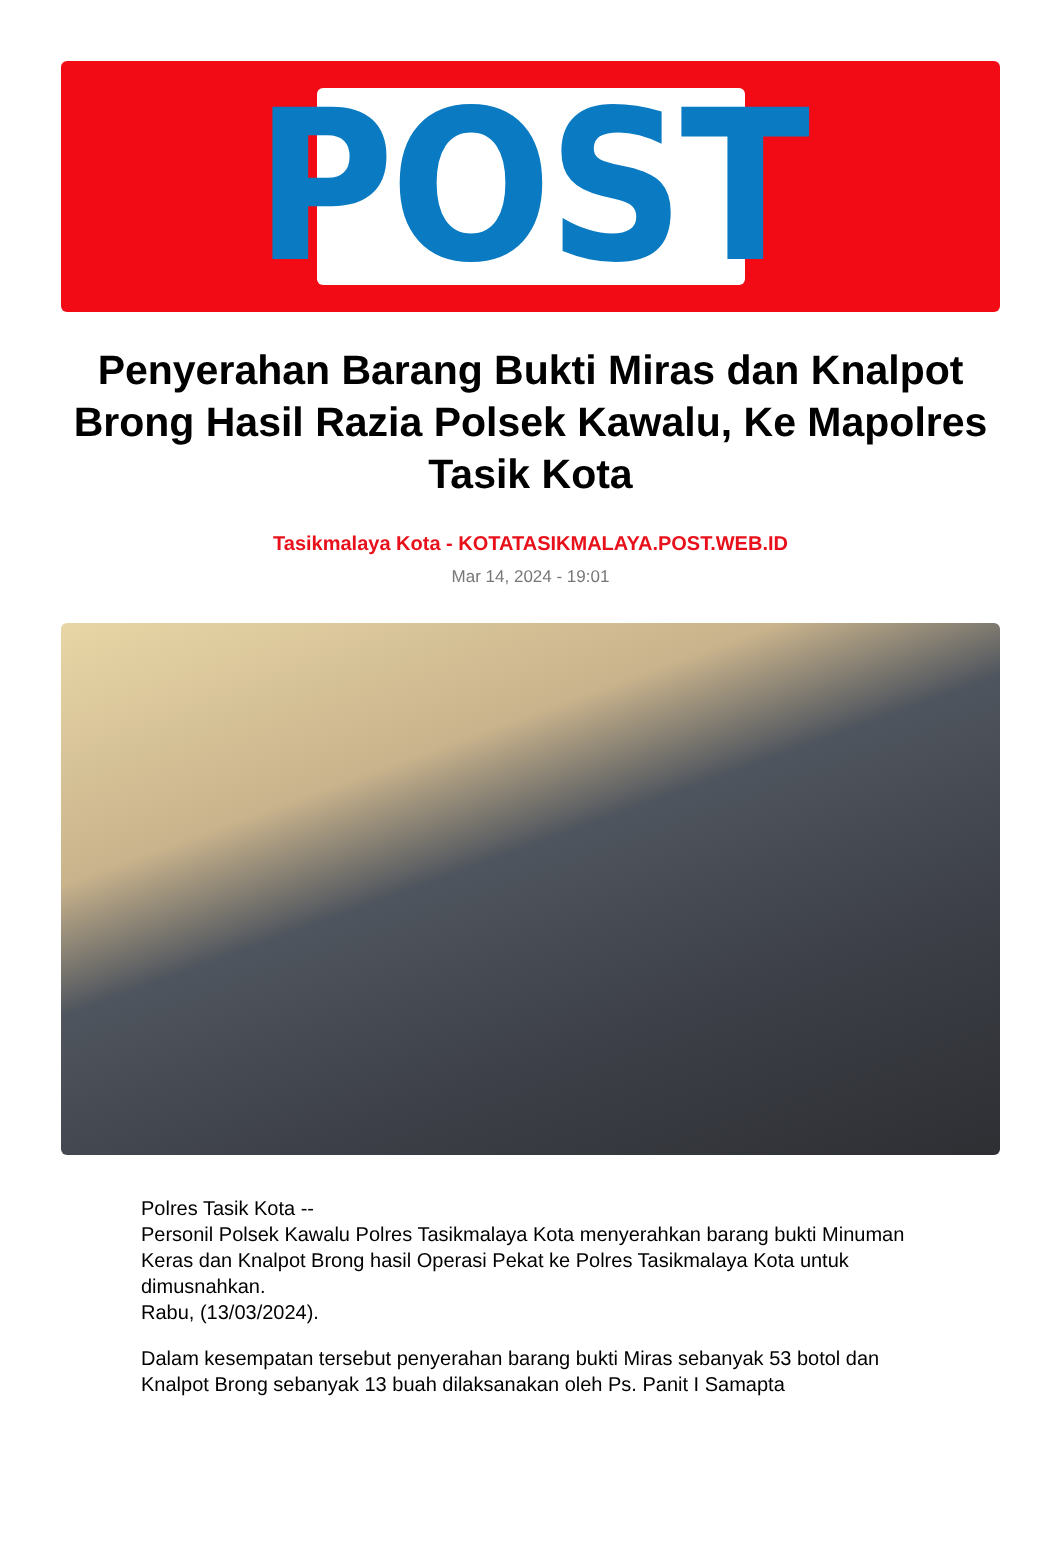POST
Penyerahan Barang Bukti Miras dan Knalpot Brong Hasil Razia Polsek Kawalu, Ke Mapolres Tasik Kota
Tasikmalaya Kota - KOTATASIKMALAYA.POST.WEB.ID
Mar 14, 2024 - 19:01
Polres Tasik Kota --
Personil Polsek Kawalu Polres Tasikmalaya Kota menyerahkan barang bukti Minuman Keras dan Knalpot Brong hasil Operasi Pekat ke Polres Tasikmalaya Kota untuk dimusnahkan.
Rabu, (13/03/2024).
Dalam kesempatan tersebut penyerahan barang bukti Miras sebanyak 53 botol dan Knalpot Brong sebanyak 13 buah dilaksanakan oleh Ps. Panit I Samapta